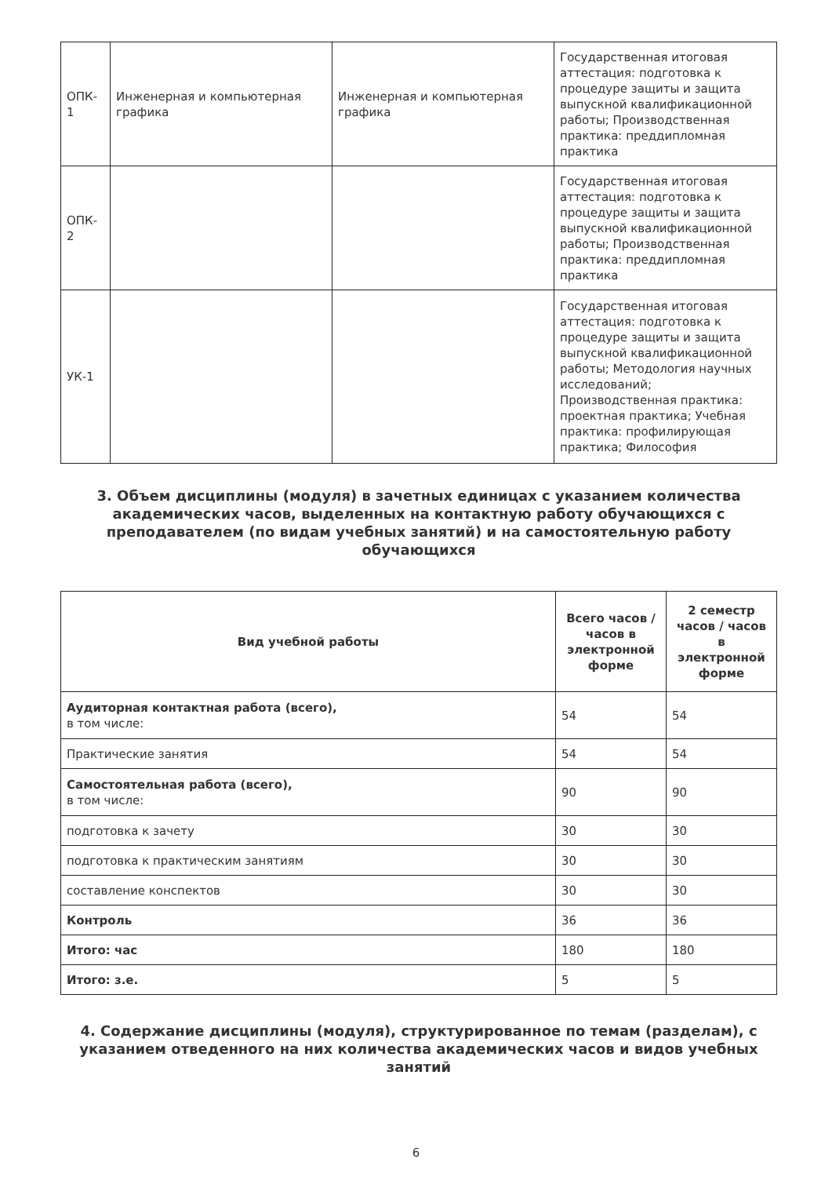| ОПК- 1 | Инженерная и компьютерная графика | Инженерная и компьютерная графика | Государственная итоговая аттестация: подготовка к процедуре защиты и защита выпускной квалификационной работы; Производственная практика: преддипломная практика |
| ОПК- 2 | | | Государственная итоговая аттестация: подготовка к процедуре защиты и защита выпускной квалификационной работы; Производственная практика: преддипломная практика |
| УК-1 | | | Государственная итоговая аттестация: подготовка к процедуре защиты и защита выпускной квалификационной работы; Методология научных исследований; Производственная практика: проектная практика; Учебная практика: профилирующая практика; Философия |
3. Объем дисциплины (модуля) в зачетных единицах с указанием количества академических часов, выделенных на контактную работу обучающихся с преподавателем (по видам учебных занятий) и на самостоятельную работу обучающихся
| Вид учебной работы | Всего часов / часов в электронной форме | 2 семестр часов / часов в электронной форме |
| --- | --- | --- |
| Аудиторная контактная работа (всего), в том числе: | 54 | 54 |
| Практические занятия | 54 | 54 |
| Самостоятельная работа (всего), в том числе: | 90 | 90 |
| подготовка к зачету | 30 | 30 |
| подготовка к практическим занятиям | 30 | 30 |
| составление конспектов | 30 | 30 |
| Контроль | 36 | 36 |
| Итого: час | 180 | 180 |
| Итого: з.е. | 5 | 5 |
4. Содержание дисциплины (модуля), структурированное по темам (разделам), с указанием отведенного на них количества академических часов и видов учебных занятий
6